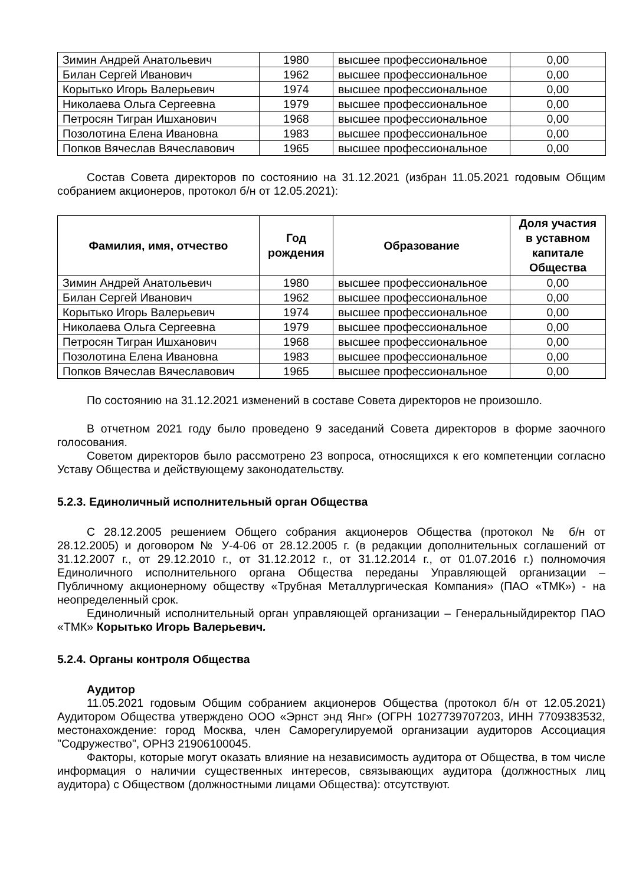| Зимин Андрей Анатольевич | 1980 | высшее профессиональное | 0,00 |
| Билан Сергей Иванович | 1962 | высшее профессиональное | 0,00 |
| Корытько Игорь Валерьевич | 1974 | высшее профессиональное | 0,00 |
| Николаева Ольга Сергеевна | 1979 | высшее профессиональное | 0,00 |
| Петросян Тигран Ишханович | 1968 | высшее профессиональное | 0,00 |
| Позолотина Елена Ивановна | 1983 | высшее профессиональное | 0,00 |
| Попков Вячеслав Вячеславович | 1965 | высшее профессиональное | 0,00 |
Состав Совета директоров по состоянию на 31.12.2021 (избран 11.05.2021 годовым Общим собранием акционеров, протокол б/н от 12.05.2021):
| Фамилия, имя, отчество | Год рождения | Образование | Доля участия в уставном капитале Общества |
| --- | --- | --- | --- |
| Зимин Андрей Анатольевич | 1980 | высшее профессиональное | 0,00 |
| Билан Сергей Иванович | 1962 | высшее профессиональное | 0,00 |
| Корытько Игорь Валерьевич | 1974 | высшее профессиональное | 0,00 |
| Николаева Ольга Сергеевна | 1979 | высшее профессиональное | 0,00 |
| Петросян Тигран Ишханович | 1968 | высшее профессиональное | 0,00 |
| Позолотина Елена Ивановна | 1983 | высшее профессиональное | 0,00 |
| Попков Вячеслав Вячеславович | 1965 | высшее профессиональное | 0,00 |
По состоянию на 31.12.2021 изменений в составе Совета директоров не произошло.
В отчетном 2021 году было проведено 9 заседаний Совета директоров в форме заочного голосования.
Советом директоров было рассмотрено 23 вопроса, относящихся к его компетенции согласно Уставу Общества и действующему законодательству.
5.2.3. Единоличный исполнительный орган Общества
С 28.12.2005 решением Общего собрания акционеров Общества (протокол № б/н от 28.12.2005) и договором № У-4-06 от 28.12.2005 г. (в редакции дополнительных соглашений от 31.12.2007 г., от 29.12.2010 г., от 31.12.2012 г., от 31.12.2014 г., от 01.07.2016 г.) полномочия Единоличного исполнительного органа Общества переданы Управляющей организации – Публичному акционерному обществу «Трубная Металлургическая Компания» (ПАО «ТМК») - на неопределенный срок.
Единоличный исполнительный орган управляющей организации – Генеральныйдиректор ПАО «ТМК» Корытько Игорь Валерьевич.
5.2.4. Органы контроля Общества
Аудитор
11.05.2021 годовым Общим собранием акционеров Общества (протокол б/н от 12.05.2021) Аудитором Общества утверждено ООО «Эрнст энд Янг» (ОГРН 1027739707203, ИНН 7709383532, местонахождение: город Москва, член Саморегулируемой организации аудиторов Ассоциация "Содружество", ОРНЗ 21906100045.
Факторы, которые могут оказать влияние на независимость аудитора от Общества, в том числе информация о наличии существенных интересов, связывающих аудитора (должностных лиц аудитора) с Обществом (должностными лицами Общества): отсутствуют.